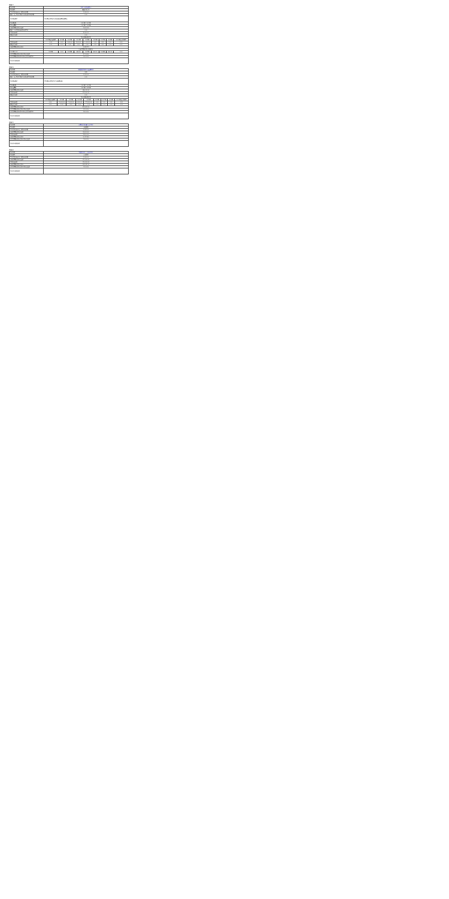项目17
| 项目名称 | 鄞州区文化设施项目 | | | | | | | | |
| 项目类型 | 其他社会事业 | | | | | | | | |
| 本次专项债券中用于该项目的金额 | 2,000.00 | | | | | | | | |
| 其中：用于符合条件的重大项目资本金的金额 | 0.00 | | | | | | | | |
| 项目简要描述 | 项目建设内容包括文化设施及配套设施建设。 | | | | | | | | |
| 项目建设期 | 2022年至2023年 | | | | | | | | |
| 项目运营期 | 2023年至2046年 | | | | | | | | |
| 债券存续期内项目总投资 | 10,000.00 | | | | | | | | |
| 其中：不含专项债券的项目资本金 | 0.00 | | | | | | | | |
| 专项债券融资 | 6,000.00 | | | | | | | | |
| 其他债务融资 | 0.00 | | | | | | | | |
| | 项目分年融资计划 | | | | | | | | |
| | 2021年及以前年度 | 2022年 | 2023年 | 2024年 | 2025年 | 2026年 | 2027年 | 2028年 | 2029年及以后年度 |
| 专项债券融资 | 0.00 | 0.00 | 2,000.00 | 3,000.00 | 1,000.00 | 0.00 | 0.00 | 0.00 | 0.00 |
| 其他债务融资 | 0.00 | 0.00 | 0.00 | 0.00 | 0.00 | 0.00 | 0.00 | 0.00 | 0.00 |
| 债券存续期内项目总收益 | 22,563.73 | | | | | | | | |
| | 债券存续期内项目分年收益 | | | | | | | | |
| 2024年 0.00 | 2025年 | 0.00 | 2026年 | 880.00 | 2027年 | 880.00 | 2028年 | 880.00 | 0.00 |
| 债务存续期内项目总收益/项目总投资 | 211.00% | | | | | | | | |
| 债务存续期内项目收益/项目总债务融资本金 | 200.00% | | | | | | | | |
| 项目收益预测依据 | | | | | | | | | |
项目18
| 项目名称 | 宁波南部交通枢纽及配套工程 | | | | | | | | |
| 项目类型 | 水利 | | | | | | | | |
| 本次专项债券中用于该项目的金额 | 3,400.00 | | | | | | | | |
| 其中：用于符合条件的重大项目资本金的金额 | 0.00 | | | | | | | | |
| 项目简要描述 | 工程建设内容包括枢纽及配套设施。 | | | | | | | | |
| 项目建设期 | 2022年至2024年 | | | | | | | | |
| 项目运营期 | 2024年至2052年 | | | | | | | | |
| 债券存续期内项目总投资 | 268,949.00 | | | | | | | | |
| 专项债券融资 | 215,000.00 | | | | | | | | |
| 其他债务融资 | 0.00 | | | | | | | | |
| | 项目分年融资计划 | | | | | | | | |
| | 2021年及以前年度 | 2022年 | 2023年 | 2024年 | 2025年 | 2026年 | 2027年 | 2028年 | 2029年及以后年度 |
| 专项债券融资 | 0.00 | 22,000.00 | 11,000.00 | 9,000.00 | 173,000.00 | 0.00 | 0.00 | 0.00 | 0.00 |
| 其他债务融资 | 0.00 | 0.00 | 0.00 | 0.00 | 0.00 | 0.00 | 0.00 | 0.00 | 0.00 |
| 债券存续期内项目总收益 | 645,893.90 | | | | | | | | |
| 债务存续期内项目总收益/项目总投资 | 240.00% | | | | | | | | |
| 债务存续期内项目收益/项目总债务融资本金 | 300.00% | | | | | | | | |
| 项目收益预测依据 | | | | | | | | | |
项目19
| 项目名称 | 国家级水利风景区提升工程 |
| 项目类型 | 文化旅游 |
| 本次专项债券中用于该项目的金额 | 2,000.00 |
| 债券存续期内项目总投资 | 50,000.00 |
| 专项债券融资 | 35,000.00 |
| 债券存续期内项目总收益 | 99,133.89 |
| 债务存续期内项目总收益/项目总投资 | 198.00% |
| 项目收益预测依据 | |
项目20
| 项目名称 | 宁波市鄞州区污水处理工程 |
| 项目类型 | 污水处理 |
| 本次专项债券中用于该项目的金额 | 3,000.00 |
| 债券存续期内项目总投资 | 174,900.00 |
| 专项债券融资 | 130,000.00 |
| 债券存续期内项目总收益 | 246,264.00 |
| 债务存续期内项目总收益/项目总投资 | 140.00% |
| 项目收益预测依据 | |